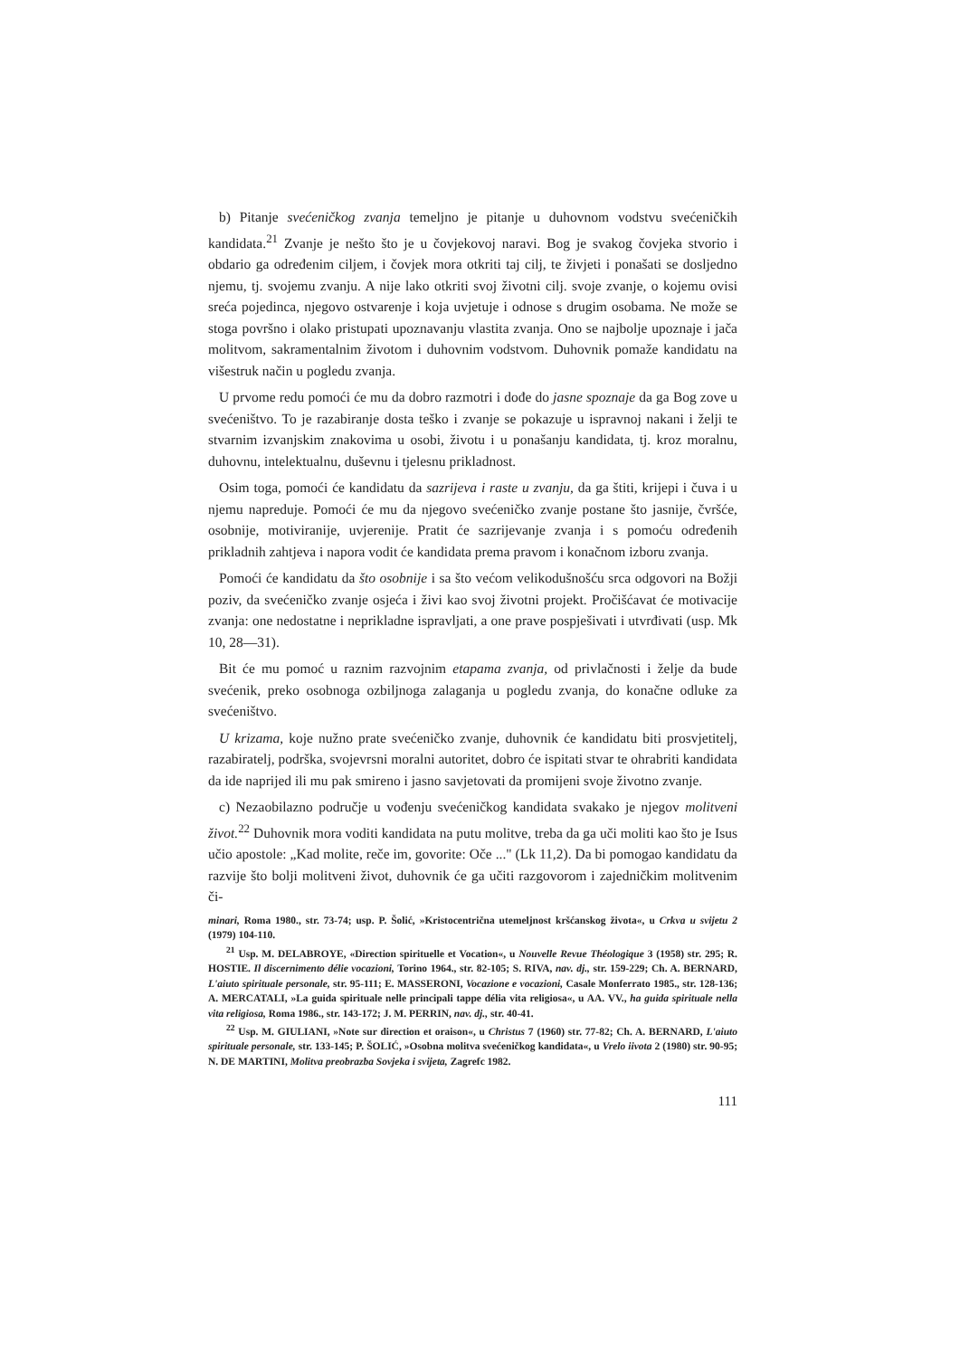b) Pitanje svećeničkog zvanja temeljno je pitanje u duhovnom vodstvu svećeničkih kandidata.<sup>21</sup> Zvanje je nešto što je u čovjekovoj naravi. Bog je svakog čovjeka stvorio i obdario ga određenim ciljem, i čovjek mora otkriti taj cilj, te živjeti i ponašati se dosljedno njemu, tj. svojemu zvanju. A nije lako otkriti svoj životni cilj. svoje zvanje, o kojemu ovisi sreća pojedinca, njegovo ostvarenje i koja uvjetuje i odnose s drugim osobama. Ne može se stoga površno i olako pristupati upoznavanju vlastita zvanja. Ono se najbolje upoznaje i jača molitvom, sakramentalnim životom i duhovnim vodstvom. Duhovnik pomaže kandidatu na višestruk način u pogledu zvanja.
U prvome redu pomoći će mu da dobro razmotri i dođe do jasne spoznaje da ga Bog zove u svećeništvo. To je razabiranje dosta teško i zvanje se pokazuje u ispravnoj nakani i želji te stvarnim izvanjskim znakovima u osobi, životu i u ponašanju kandidata, tj. kroz moralnu, duhovnu, intelektualnu, duševnu i tjelesnu prikladnost.
Osim toga, pomoći će kandidatu da sazrijeva i raste u zvanju, da ga štiti, krijepi i čuva i u njemu napreduje. Pomoći će mu da njegovo svećeničko zvanje postane što jasnije, čvršće, osobnije, motiviranije, uvjerenije. Pratit će sazrijevanje zvanja i s pomoću određenih prikladnih zahtjeva i napora vodit će kandidata prema pravom i konačnom izboru zvanja.
Pomoći će kandidatu da što osobnije i sa što većom velikodušnošću srca odgovori na Božji poziv, da svećeničko zvanje osjeća i živi kao svoj životni projekt. Pročišćavat će motivacije zvanja: one nedostatne i neprikladne ispravljati, a one prave pospješivati i utvrđivati (usp. Mk 10, 28—31).
Bit će mu pomoć u raznim razvojnim etapama zvanja, od privlačnosti i želje da bude svećenik, preko osobnoga ozbiljnoga zalaganja u pogledu zvanja, do konačne odluke za svećeništvo.
U krizama, koje nužno prate svećeničko zvanje, duhovnik će kandidatu biti prosvjetitelj, razabiratelj, podrška, svojevrsni moralni autoritet, dobro će ispitati stvar te ohrabriti kandidata da ide naprijed ili mu pak smireno i jasno savjetovati da promijeni svoje životno zvanje.
c) Nezaobilazno područje u vođenju svećeničkog kandidata svakako je njegov molitveni život.<sup>22</sup> Duhovnik mora voditi kandidata na putu molitve, treba da ga uči moliti kao što je Isus učio apostole: „Kad molite, reče im, govorite: Oče ..." (Lk 11,2). Da bi pomogao kandidatu da razvije što bolji molitveni život, duhovnik će ga učiti razgovorom i zajedničkim molitvenim či-
minari, Roma 1980., str. 73-74; usp. P. Šolić, »Kristocentrična utemeljnost kršćanskog života«, u Crkva u svijetu 2 (1979) 104-110.
<sup>21</sup> Usp. M. DELABROYE, «Direction spirituelle et Vocation«, u Nouvelle Revue Théologique 3 (1958) str. 295; R. HOSTIE. Il discernimento délie vocazioni, Torino 1964., str. 82-105; S. RIVA, nav. dj., str. 159-229; Ch. A. BERNARD, L'aiuto spirituale personale, str. 95-111; E. MASSERONI, Vocazione e vocazioni, Casale Monferrato 1985., str. 128-136; A. MERCATALI, »La guida spirituale nelle principali tappe délia vita religiosa«, u AA. VV., ha guida spirituale nella vita religiosa, Roma 1986., str. 143-172; J. M. PERRIN, nav. dj., str. 40-41.
<sup>22</sup> Usp. M. GIULIANI, »Note sur direction et oraison«, u Christus 7 (1960) str. 77-82; Ch. A. BERNARD, L'aiuto spirituale personale, str. 133-145; P. ŠOLIĆ, »Osobna molitva svećeničkog kandidata«, u Vrelo iivota 2 (1980) str. 90-95; N. DE MARTINI, Molitva preobrazba Sovjeka i svijeta, Zagrefc 1982.
111